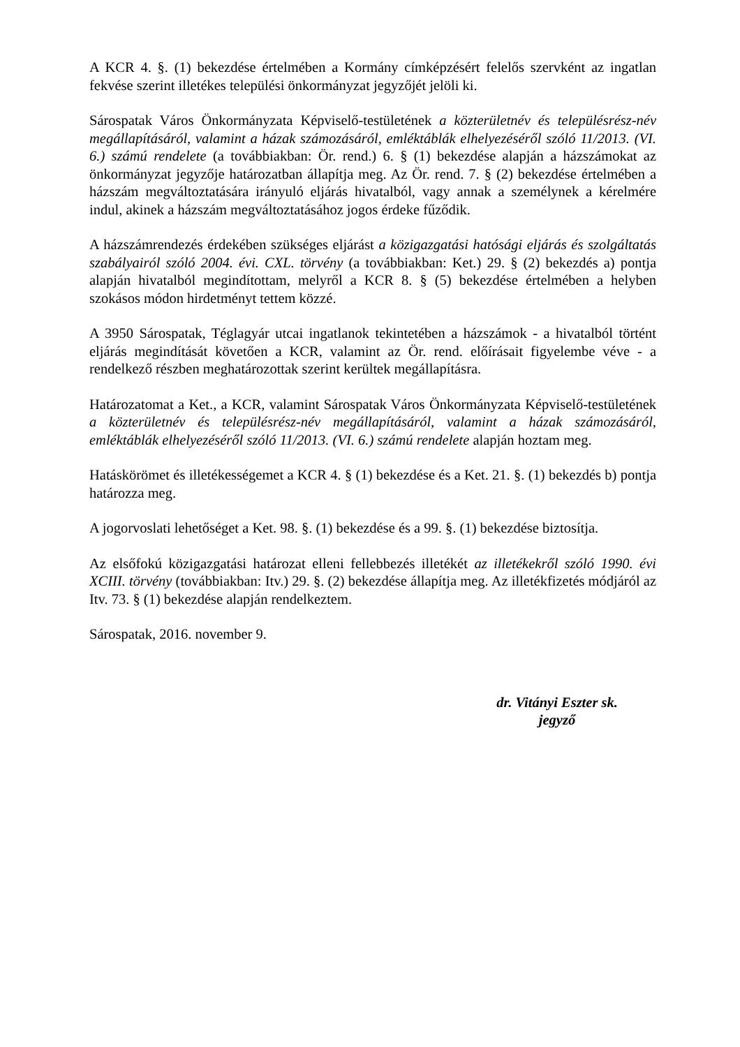A KCR 4. §. (1) bekezdése értelmében a Kormány címképzésért felelős szervként az ingatlan fekvése szerint illetékes települési önkormányzat jegyzőjét jelöli ki.
Sárospatak Város Önkormányzata Képviselő-testületének a közterületnév és településrész-név megállapításáról, valamint a házak számozásáról, emléktáblák elhelyezéséről szóló 11/2013. (VI. 6.) számú rendelete (a továbbiakban: Ör. rend.) 6. § (1) bekezdése alapján a házszámokat az önkormányzat jegyzője határozatban állapítja meg. Az Ör. rend. 7. § (2) bekezdése értelmében a házszám megváltoztatására irányuló eljárás hivatalból, vagy annak a személynek a kérelmére indul, akinek a házszám megváltoztatásához jogos érdeke fűződik.
A házszámrendezés érdekében szükséges eljárást a közigazgatási hatósági eljárás és szolgáltatás szabályairól szóló 2004. évi. CXL. törvény (a továbbiakban: Ket.) 29. § (2) bekezdés a) pontja alapján hivatalból megindítottam, melyről a KCR 8. § (5) bekezdése értelmében a helyben szokásos módon hirdetményt tettem közzé.
A 3950 Sárospatak, Téglagyár utcai ingatlanok tekintetében a házszámok - a hivatalból történt eljárás megindítását követően a KCR, valamint az Ör. rend. előírásait figyelembe véve - a rendelkező részben meghatározottak szerint kerültek megállapításra.
Határozatomat a Ket., a KCR, valamint Sárospatak Város Önkormányzata Képviselő-testületének a közterületnév és településrész-név megállapításáról, valamint a házak számozásáról, emléktáblák elhelyezéséről szóló 11/2013. (VI. 6.) számú rendelete alapján hoztam meg.
Hatáskörömet és illetékességemet a KCR 4. § (1) bekezdése és a Ket. 21. §. (1) bekezdés b) pontja határozza meg.
A jogorvoslati lehetőséget a Ket. 98. §. (1) bekezdése és a 99. §. (1) bekezdése biztosítja.
Az elsőfokú közigazgatási határozat elleni fellebbezés illetékét az illetékekről szóló 1990. évi XCIII. törvény (továbbiakban: Itv.) 29. §. (2) bekezdése állapítja meg. Az illetékfizetés módjáról az Itv. 73. § (1) bekezdése alapján rendelkeztem.
Sárospatak, 2016. november 9.
dr. Vitányi Eszter sk.
jegyző